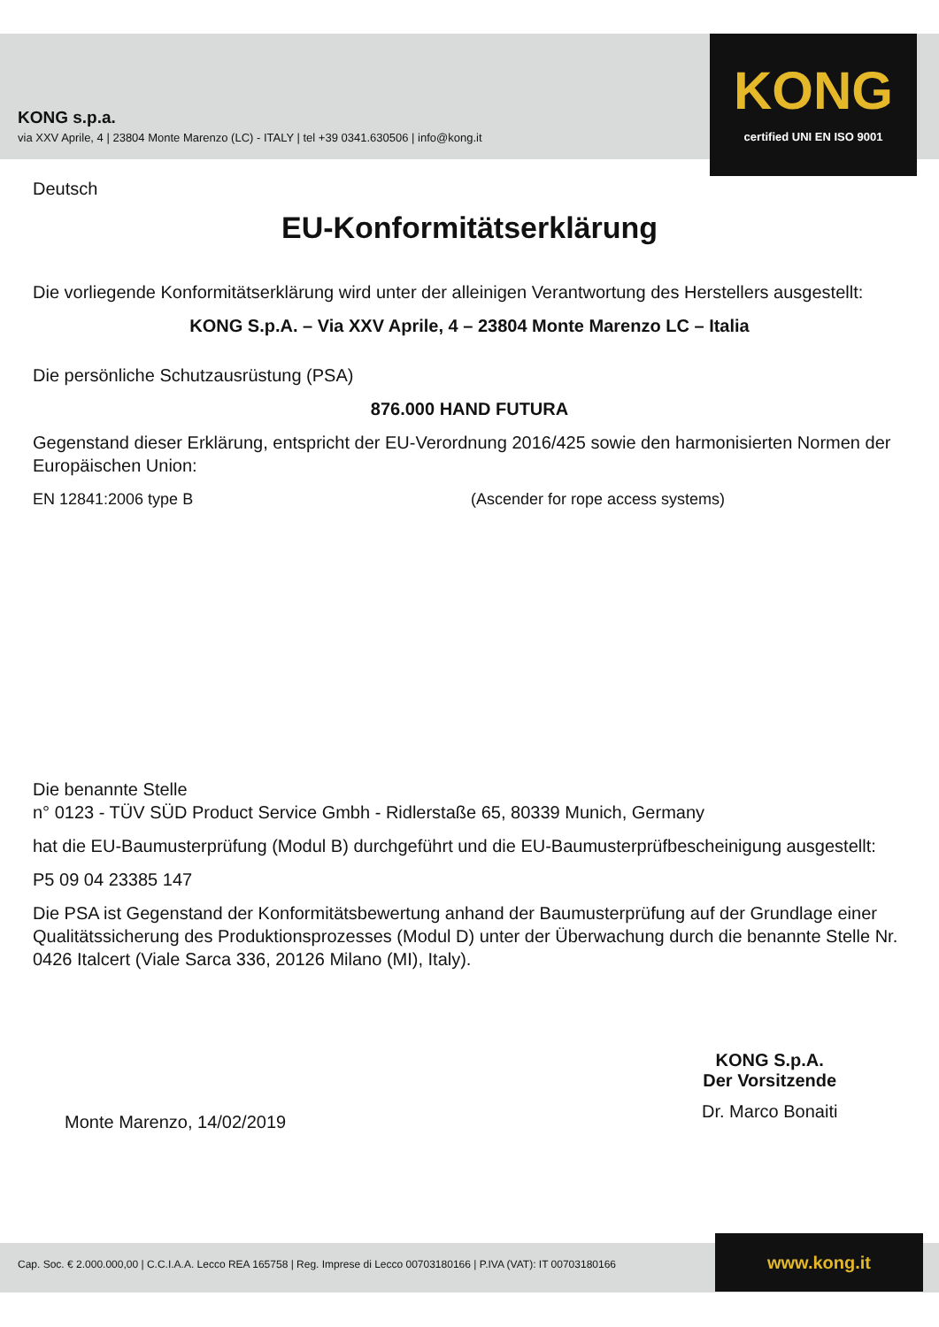KONG s.p.a.
via XXV Aprile, 4 | 23804 Monte Marenzo (LC) - ITALY | tel +39 0341.630506 | info@kong.it
KONG
certified UNI EN ISO 9001
Deutsch
EU-Konformitätserklärung
Die vorliegende Konformitätserklärung wird unter der alleinigen Verantwortung des Herstellers ausgestellt:
KONG S.p.A. – Via XXV Aprile, 4 – 23804 Monte Marenzo LC – Italia
Die persönliche Schutzausrüstung (PSA)
876.000 HAND FUTURA
Gegenstand dieser Erklärung, entspricht der EU-Verordnung 2016/425 sowie den harmonisierten Normen der Europäischen Union:
EN 12841:2006 type B (Ascender for rope access systems)
Die benannte Stelle
n° 0123 - TÜV SÜD Product Service Gmbh - Ridlerstaße 65, 80339 Munich, Germany
hat die EU-Baumusterprüfung (Modul B) durchgeführt und die EU-Baumusterprüfbescheinigung ausgestellt:
P5 09 04 23385 147
Die PSA ist Gegenstand der Konformitätsbewertung anhand der Baumusterprüfung auf der Grundlage einer Qualitätssicherung des Produktionsprozesses (Modul D) unter der Überwachung durch die benannte Stelle Nr. 0426 Italcert (Viale Sarca 336, 20126 Milano (MI), Italy).
Monte Marenzo, 14/02/2019
KONG S.p.A.
Der Vorsitzende
Dr. Marco Bonaiti
Cap. Soc. € 2.000.000,00 | C.C.I.A.A. Lecco REA 165758 | Reg. Imprese di Lecco 00703180166 | P.IVA (VAT): IT 00703180166 www.kong.it